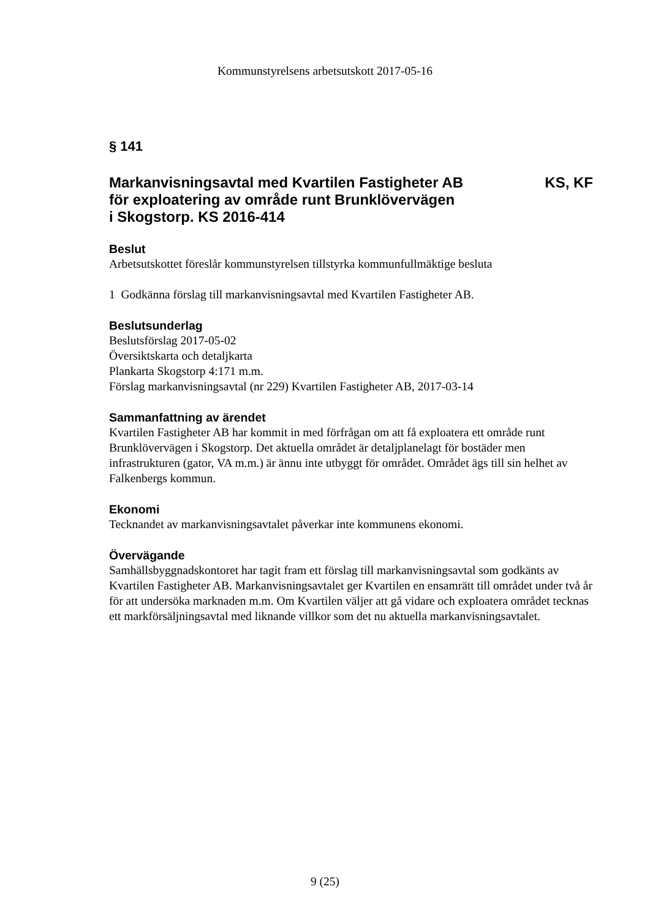Kommunstyrelsens arbetsutskott 2017-05-16
§ 141
Markanvisningsavtal med Kvartilen Fastigheter AB
för exploatering av område runt Brunklövervägen
i Skogstorp. KS 2016-414 KS, KF
Beslut
Arbetsutskottet föreslår kommunstyrelsen tillstyrka kommunfullmäktige besluta
1 Godkänna förslag till markanvisningsavtal med Kvartilen Fastigheter AB.
Beslutsunderlag
Beslutsförslag 2017-05-02
Översiktskarta och detaljkarta
Plankarta Skogstorp 4:171 m.m.
Förslag markanvisningsavtal (nr 229) Kvartilen Fastigheter AB, 2017-03-14
Sammanfattning av ärendet
Kvartilen Fastigheter AB har kommit in med förfrågan om att få exploatera ett område runt Brunklövervägen i Skogstorp. Det aktuella området är detaljplanelagt för bostäder men infrastrukturen (gator, VA m.m.) är ännu inte utbyggt för området. Området ägs till sin helhet av Falkenbergs kommun.
Ekonomi
Tecknandet av markanvisningsavtalet påverkar inte kommunens ekonomi.
Övervägande
Samhällsbyggnadskontoret har tagit fram ett förslag till markanvisningsavtal som godkänts av Kvartilen Fastigheter AB. Markanvisningsavtalet ger Kvartilen en ensamrätt till området under två år för att undersöka marknaden m.m. Om Kvartilen väljer att gå vidare och exploatera området tecknas ett markförsäljningsavtal med liknande villkor som det nu aktuella markanvisningsavtalet.
9 (25)